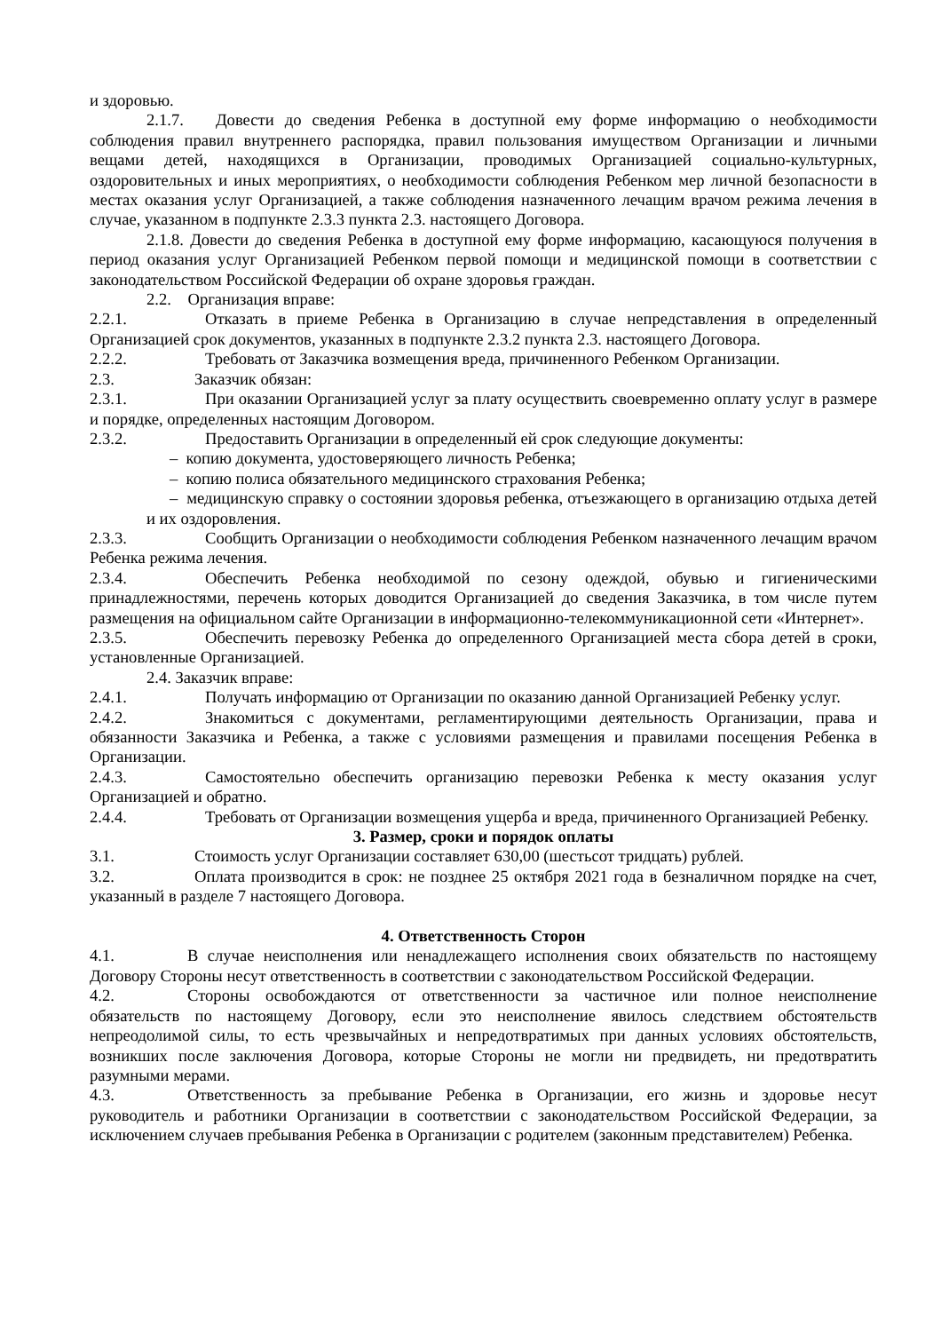и здоровью.
2.1.7. Довести до сведения Ребенка в доступной ему форме информацию о необходимости соблюдения правил внутреннего распорядка, правил пользования имуществом Организации и личными вещами детей, находящихся в Организации, проводимых Организацией социально-культурных, оздоровительных и иных мероприятиях, о необходимости соблюдения Ребенком мер личной безопасности в местах оказания услуг Организацией, а также соблюдения назначенного лечащим врачом режима лечения в случае, указанном в подпункте 2.3.3 пункта 2.3. настоящего Договора.
2.1.8. Довести до сведения Ребенка в доступной ему форме информацию, касающуюся получения в период оказания услуг Организацией Ребенком первой помощи и медицинской помощи в соответствии с законодательством Российской Федерации об охране здоровья граждан.
2.2. Организация вправе:
2.2.1. Отказать в приеме Ребенка в Организацию в случае непредставления в определенный Организацией срок документов, указанных в подпункте 2.3.2 пункта 2.3. настоящего Договора.
2.2.2. Требовать от Заказчика возмещения вреда, причиненного Ребенком Организации.
2.3. Заказчик обязан:
2.3.1. При оказании Организацией услуг за плату осуществить своевременно оплату услуг в размере и порядке, определенных настоящим Договором.
2.3.2. Предоставить Организации в определенный ей срок следующие документы:
– копию документа, удостоверяющего личность Ребенка;
– копию полиса обязательного медицинского страхования Ребенка;
– медицинскую справку о состоянии здоровья ребенка, отъезжающего в организацию отдыха детей и их оздоровления.
2.3.3. Сообщить Организации о необходимости соблюдения Ребенком назначенного лечащим врачом Ребенка режима лечения.
2.3.4. Обеспечить Ребенка необходимой по сезону одеждой, обувью и гигиеническими принадлежностями, перечень которых доводится Организацией до сведения Заказчика, в том числе путем размещения на официальном сайте Организации в информационно-телекоммуникационной сети «Интернет».
2.3.5. Обеспечить перевозку Ребенка до определенного Организацией места сбора детей в сроки, установленные Организацией.
2.4. Заказчик вправе:
2.4.1. Получать информацию от Организации по оказанию данной Организацией Ребенку услуг.
2.4.2. Знакомиться с документами, регламентирующими деятельность Организации, права и обязанности Заказчика и Ребенка, а также с условиями размещения и правилами посещения Ребенка в Организации.
2.4.3. Самостоятельно обеспечить организацию перевозки Ребенка к месту оказания услуг Организацией и обратно.
2.4.4. Требовать от Организации возмещения ущерба и вреда, причиненного Организацией Ребенку.
3. Размер, сроки и порядок оплаты
3.1. Стоимость услуг Организации составляет 630,00 (шестьсот тридцать) рублей.
3.2. Оплата производится в срок: не позднее 25 октября 2021 года в безналичном порядке на счет, указанный в разделе 7 настоящего Договора.
4. Ответственность Сторон
4.1. В случае неисполнения или ненадлежащего исполнения своих обязательств по настоящему Договору Стороны несут ответственность в соответствии с законодательством Российской Федерации.
4.2. Стороны освобождаются от ответственности за частичное или полное неисполнение обязательств по настоящему Договору, если это неисполнение явилось следствием обстоятельств непреодолимой силы, то есть чрезвычайных и непредотвратимых при данных условиях обстоятельств, возникших после заключения Договора, которые Стороны не могли ни предвидеть, ни предотвратить разумными мерами.
4.3. Ответственность за пребывание Ребенка в Организации, его жизнь и здоровье несут руководитель и работники Организации в соответствии с законодательством Российской Федерации, за исключением случаев пребывания Ребенка в Организации с родителем (законным представителем) Ребенка.